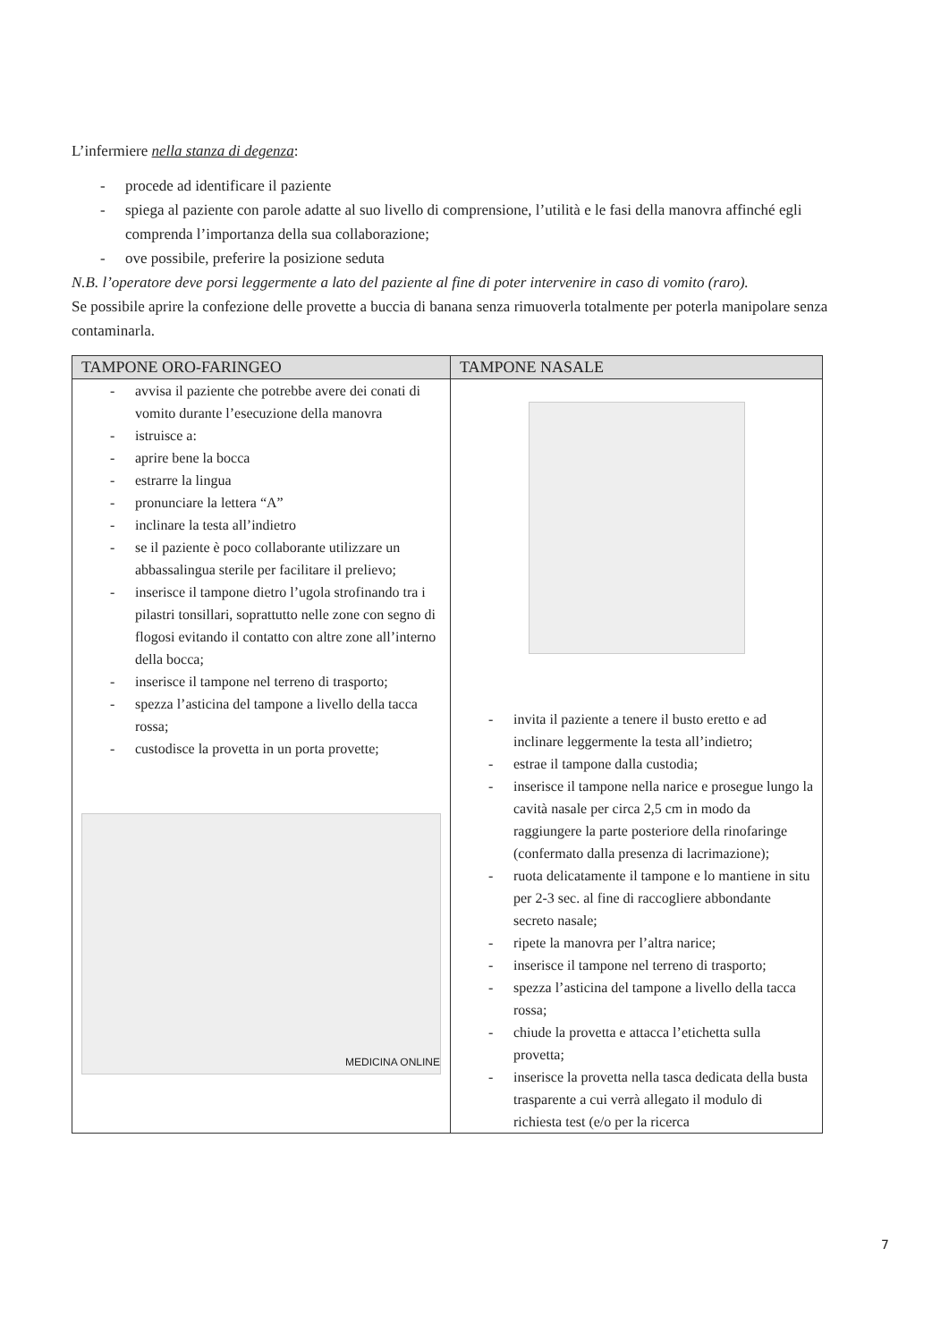L’infermiere nella stanza di degenza:
- procede ad identificare il paziente
- spiega al paziente con parole adatte al suo livello di comprensione, l’utilità e le fasi della manovra affinché egli comprenda l’importanza della sua collaborazione;
- ove possibile, preferire la posizione seduta
N.B. l’operatore deve porsi leggermente a lato del paziente al fine di poter intervenire in caso di vomito (raro).
Se possibile aprire la confezione delle provette a buccia di banana senza rimuoverla totalmente per poterla manipolare senza contaminarla.
| TAMPONE ORO-FARINGEO | TAMPONE NASALE |
| --- | --- |
| - avvisa il paziente che potrebbe avere dei conati di vomito durante l’esecuzione della manovra - istruisce a: - aprire bene la bocca - estrarre la lingua - pronunciare la lettera “A” - inclinare la testa all’indietro - se il paziente è poco collaborante utilizzare un abbassalingua sterile per facilitare il prelievo; - inserisce il tampone dietro l’ugola strofinando tra i pilastri tonsillari, soprattutto nelle zone con segno di flogosi evitando il contatto con altre zone all’interno della bocca; - inserisce il tampone nel terreno di trasporto; - spezza l’asticina del tampone a livello della tacca rossa; - custodisce la provetta in un porta provette; MEDICINA ONLINE | - invita il paziente a tenere il busto eretto e ad inclinare leggermente la testa all’indietro; - estrae il tampone dalla custodia; - inserisce il tampone nella narice e prosegue lungo la cavità nasale per circa 2,5 cm in modo da raggiungere la parte posteriore della rinofaringe (confermato dalla presenza di lacrimazione); - ruota delicatamente il tampone e lo mantiene in situ per 2-3 sec. al fine di raccogliere abbondante secreto nasale; - ripete la manovra per l’altra narice; - inserisce il tampone nel terreno di trasporto; - spezza l’asticina del tampone a livello della tacca rossa; - chiude la provetta e attacca l’etichetta sulla provetta; - inserisce la provetta nella tasca dedicata della busta trasparente a cui verrà allegato il modulo di richiesta test (e/o per la ricerca |
7